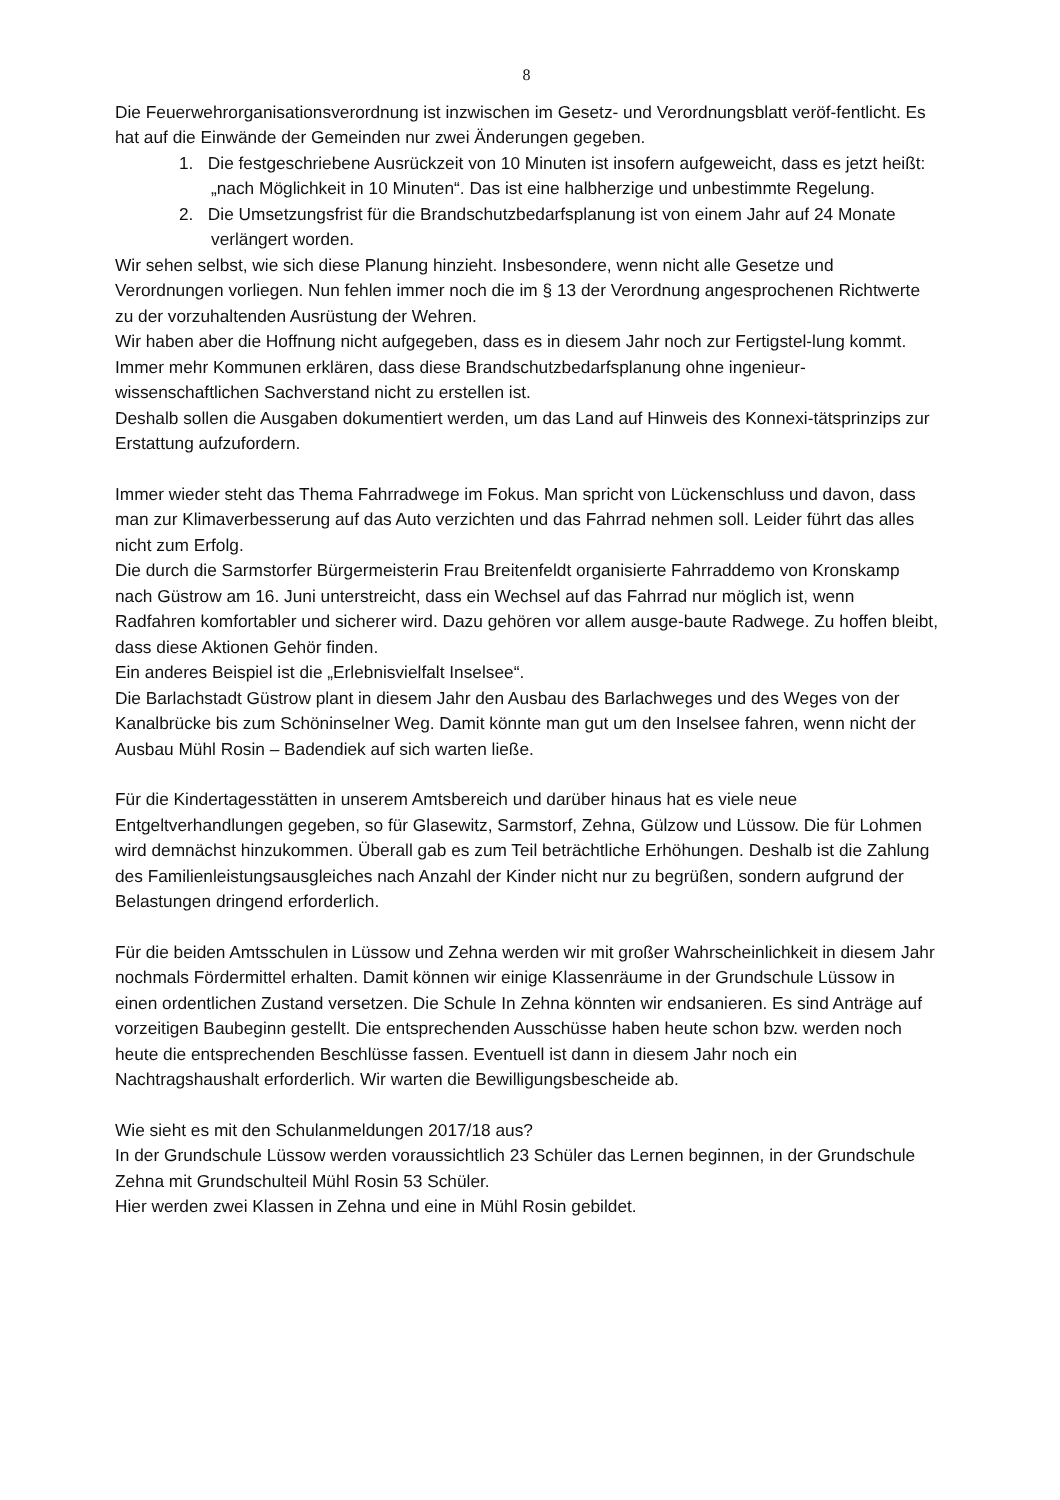8
Die Feuerwehrorganisationsverordnung ist inzwischen im Gesetz- und Verordnungsblatt veröf-fentlicht. Es hat auf die Einwände der Gemeinden nur zwei Änderungen gegeben.
1. Die festgeschriebene Ausrückzeit von 10 Minuten ist insofern aufgeweicht, dass es jetzt heißt: „nach Möglichkeit in 10 Minuten“. Das ist eine halbherzige und unbestimmte Regelung.
2. Die Umsetzungsfrist für die Brandschutzbedarfsplanung ist von einem Jahr auf 24 Monate verlängert worden.
Wir sehen selbst, wie sich diese Planung hinzieht. Insbesondere, wenn nicht alle Gesetze und Verordnungen vorliegen. Nun fehlen immer noch die im § 13 der Verordnung angesprochenen Richtwerte zu der vorzuhaltenden Ausrüstung der Wehren.
Wir haben aber die Hoffnung nicht aufgegeben, dass es in diesem Jahr noch zur Fertigstel-lung kommt.
Immer mehr Kommunen erklären, dass diese Brandschutzbedarfsplanung ohne ingenieur-wissenschaftlichen Sachverstand nicht zu erstellen ist.
Deshalb sollen die Ausgaben dokumentiert werden, um das Land auf Hinweis des Konnexi-tätsprinzips zur Erstattung aufzufordern.
Immer wieder steht das Thema Fahrradwege im Fokus. Man spricht von Lückenschluss und davon, dass man zur Klimaverbesserung auf das Auto verzichten und das Fahrrad nehmen soll. Leider führt das alles nicht zum Erfolg.
Die durch die Sarmstorfer Bürgermeisterin Frau Breitenfeldt organisierte Fahrraddemo von Kronskamp nach Güstrow am 16. Juni unterstreicht, dass ein Wechsel auf das Fahrrad nur möglich ist, wenn Radfahren komfortabler und sicherer wird. Dazu gehören vor allem ausge-baute Radwege. Zu hoffen bleibt, dass diese Aktionen Gehör finden.
Ein anderes Beispiel ist die „Erlebnisvielfalt Inselsee“.
Die Barlachstadt Güstrow plant in diesem Jahr den Ausbau des Barlachweges und des Weges von der Kanalbrücke bis zum Schöninselner Weg. Damit könnte man gut um den Inselsee fahren, wenn nicht der Ausbau Mühl Rosin – Badendiek auf sich warten ließe.
Für die Kindertagesstätten in unserem Amtsbereich und darüber hinaus hat es viele neue Entgeltverhandlungen gegeben, so für Glasewitz, Sarmstorf, Zehna, Gülzow und Lüssow. Die für Lohmen wird demnächst hinzukommen. Überall gab es zum Teil beträchtliche Erhöhungen. Deshalb ist die Zahlung des Familienleistungsausgleiches nach Anzahl der Kinder nicht nur zu begrüßen, sondern aufgrund der Belastungen dringend erforderlich.
Für die beiden Amtsschulen in Lüssow und Zehna werden wir mit großer Wahrscheinlichkeit in diesem Jahr nochmals Fördermittel erhalten. Damit können wir einige Klassenräume in der Grundschule Lüssow in einen ordentlichen Zustand versetzen. Die Schule In Zehna könnten wir endsanieren. Es sind Anträge auf vorzeitigen Baubeginn gestellt. Die entsprechenden Ausschüsse haben heute schon bzw. werden noch heute die entsprechenden Beschlüsse fassen. Eventuell ist dann in diesem Jahr noch ein Nachtragshaushalt erforderlich. Wir warten die Bewilligungsbescheide ab.
Wie sieht es mit den Schulanmeldungen 2017/18 aus?
In der Grundschule Lüssow werden voraussichtlich 23 Schüler das Lernen beginnen, in der Grundschule Zehna mit Grundschulteil Mühl Rosin 53 Schüler.
Hier werden zwei Klassen in Zehna und eine in Mühl Rosin gebildet.